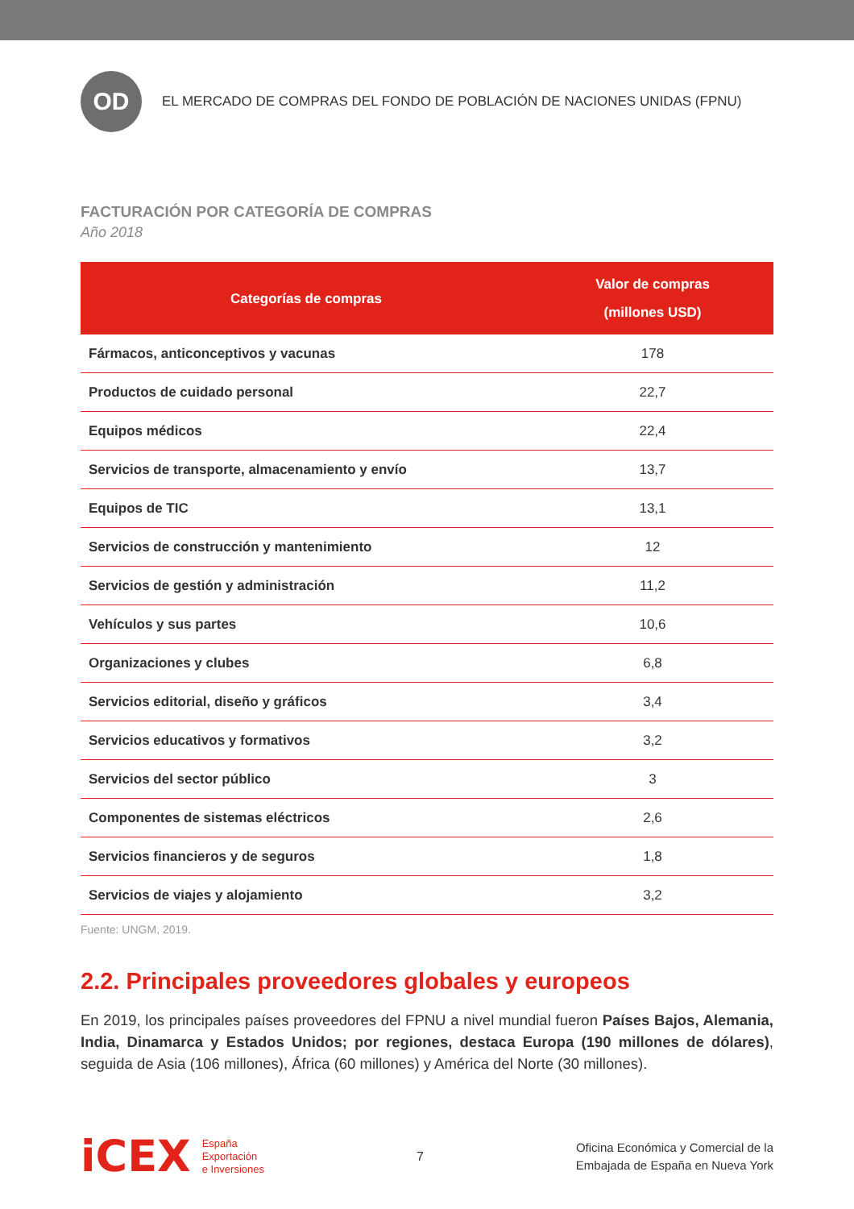OD
EL MERCADO DE COMPRAS DEL FONDO DE POBLACIÓN DE NACIONES UNIDAS (FPNU)
FACTURACIÓN POR CATEGORÍA DE COMPRAS
Año 2018
| Categorías de compras | Valor de compras (millones USD) |
| --- | --- |
| Fármacos, anticonceptivos y vacunas | 178 |
| Productos de cuidado personal | 22,7 |
| Equipos médicos | 22,4 |
| Servicios de transporte, almacenamiento y envío | 13,7 |
| Equipos de TIC | 13,1 |
| Servicios de construcción y mantenimiento | 12 |
| Servicios de gestión y administración | 11,2 |
| Vehículos y sus partes | 10,6 |
| Organizaciones y clubes | 6,8 |
| Servicios editorial, diseño y gráficos | 3,4 |
| Servicios educativos y formativos | 3,2 |
| Servicios del sector público | 3 |
| Componentes de sistemas eléctricos | 2,6 |
| Servicios financieros y de seguros | 1,8 |
| Servicios de viajes y alojamiento | 3,2 |
Fuente: UNGM, 2019.
2.2. Principales proveedores globales y europeos
En 2019, los principales países proveedores del FPNU a nivel mundial fueron Países Bajos, Alemania, India, Dinamarca y Estados Unidos; por regiones, destaca Europa (190 millones de dólares), seguida de Asia (106 millones), África (60 millones) y América del Norte (30 millones).
iCEX España
Exportación
e Inversiones
7
Oficina Económica y Comercial de la
Embajada de España en Nueva York